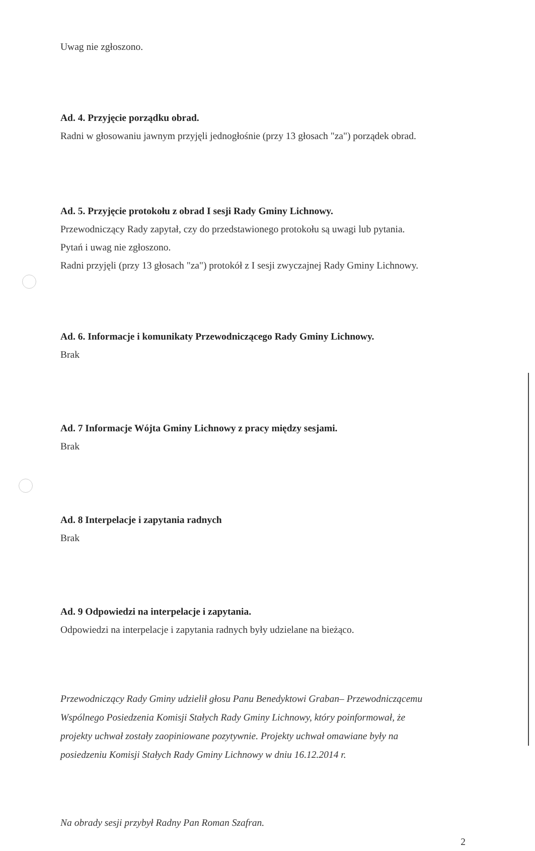Uwag nie zgłoszono.
Ad. 4. Przyjęcie porządku obrad.
Radni w głosowaniu jawnym przyjęli jednogłośnie (przy 13 głosach "za") porządek obrad.
Ad. 5. Przyjęcie protokołu z obrad I sesji Rady Gminy Lichnowy.
Przewodniczący Rady zapytał, czy do przedstawionego protokołu są uwagi lub pytania.
Pytań i uwag nie zgłoszono.
Radni przyjęli (przy 13 głosach "za") protokół z I sesji zwyczajnej Rady Gminy Lichnowy.
Ad. 6. Informacje i komunikaty Przewodniczącego Rady Gminy Lichnowy.
Brak
Ad. 7 Informacje Wójta Gminy Lichnowy z pracy między sesjami.
Brak
Ad. 8 Interpelacje i zapytania radnych
Brak
Ad. 9 Odpowiedzi na interpelacje i zapytania.
Odpowiedzi na interpelacje i zapytania radnych były udzielane na bieżąco.
Przewodniczący Rady Gminy udzielił głosu Panu Benedyktowi Graban– Przewodniczącemu
Wspólnego Posiedzenia Komisji Stałych Rady Gminy Lichnowy, który poinformował, że
projekty uchwał zostały zaopiniowane pozytywnie. Projekty uchwał omawiane były na
posiedzeniu Komisji Stałych Rady Gminy Lichnowy w dniu 16.12.2014 r.
Na obrady sesji przybył Radny Pan Roman Szafran.
2